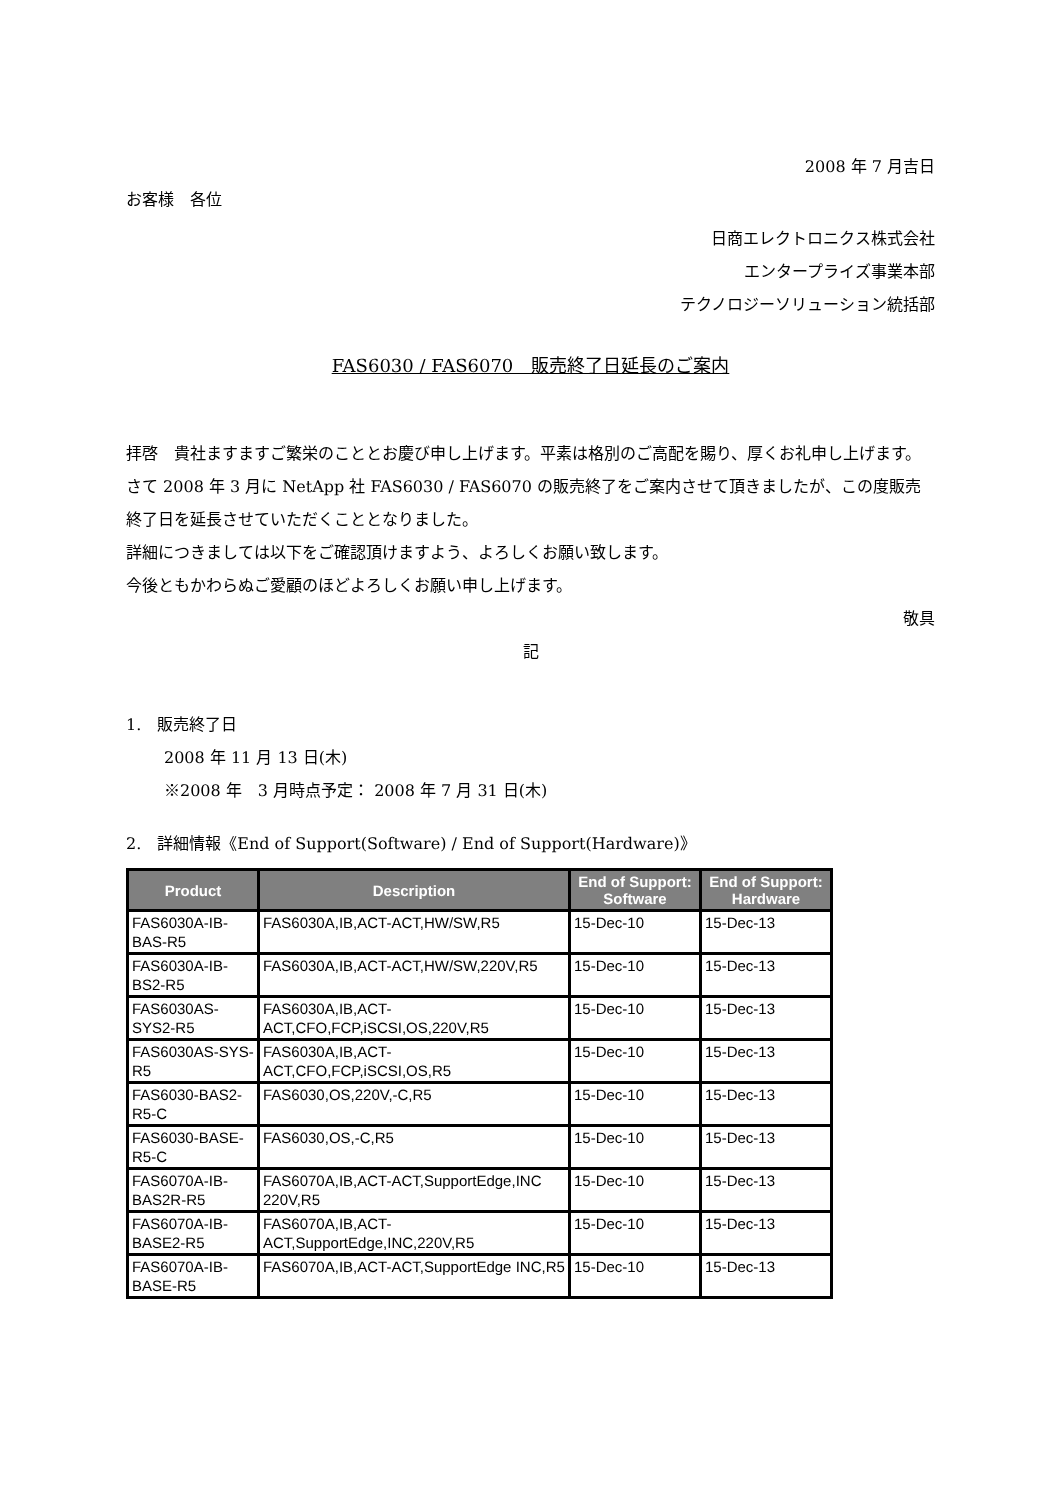2008 年 7 月吉日
お客様　各位
日商エレクトロニクス株式会社
エンタープライズ事業本部
テクノロジーソリューション統括部
FAS6030 / FAS6070　販売終了日延長のご案内
拝啓　貴社ますますご繁栄のこととお慶び申し上げます。平素は格別のご高配を賜り、厚くお礼申し上げます。
さて 2008 年 3 月に NetApp 社 FAS6030 / FAS6070 の販売終了をご案内させて頂きましたが、この度販売終了日を延長させていただくこととなりました。
詳細につきましては以下をご確認頂けますよう、よろしくお願い致します。
今後ともかわらぬご愛顧のほどよろしくお願い申し上げます。
敬具
記
1.　販売終了日
2008 年 11 月 13 日(木)
※2008 年　3 月時点予定： 2008 年 7 月 31 日(木)
2.　詳細情報《End of Support(Software) / End of Support(Hardware)》
| Product | Description | End of Support: Software | End of Support: Hardware |
| --- | --- | --- | --- |
| FAS6030A-IB-BAS-R5 | FAS6030A,IB,ACT-ACT,HW/SW,R5 | 15-Dec-10 | 15-Dec-13 |
| FAS6030A-IB-BS2-R5 | FAS6030A,IB,ACT-ACT,HW/SW,220V,R5 | 15-Dec-10 | 15-Dec-13 |
| FAS6030AS-SYS2-R5 | FAS6030A,IB,ACT-ACT,CFO,FCP,iSCSI,OS,220V,R5 | 15-Dec-10 | 15-Dec-13 |
| FAS6030AS-SYS-R5 | FAS6030A,IB,ACT-ACT,CFO,FCP,iSCSI,OS,R5 | 15-Dec-10 | 15-Dec-13 |
| FAS6030-BAS2-R5-C | FAS6030,OS,220V,-C,R5 | 15-Dec-10 | 15-Dec-13 |
| FAS6030-BASE-R5-C | FAS6030,OS,-C,R5 | 15-Dec-10 | 15-Dec-13 |
| FAS6070A-IB-BAS2R-R5 | FAS6070A,IB,ACT-ACT,SupportEdge,INC 220V,R5 | 15-Dec-10 | 15-Dec-13 |
| FAS6070A-IB-BASE2-R5 | FAS6070A,IB,ACT-ACT,SupportEdge,INC,220V,R5 | 15-Dec-10 | 15-Dec-13 |
| FAS6070A-IB-BASE-R5 | FAS6070A,IB,ACT-ACT,SupportEdge INC,R5 | 15-Dec-10 | 15-Dec-13 |